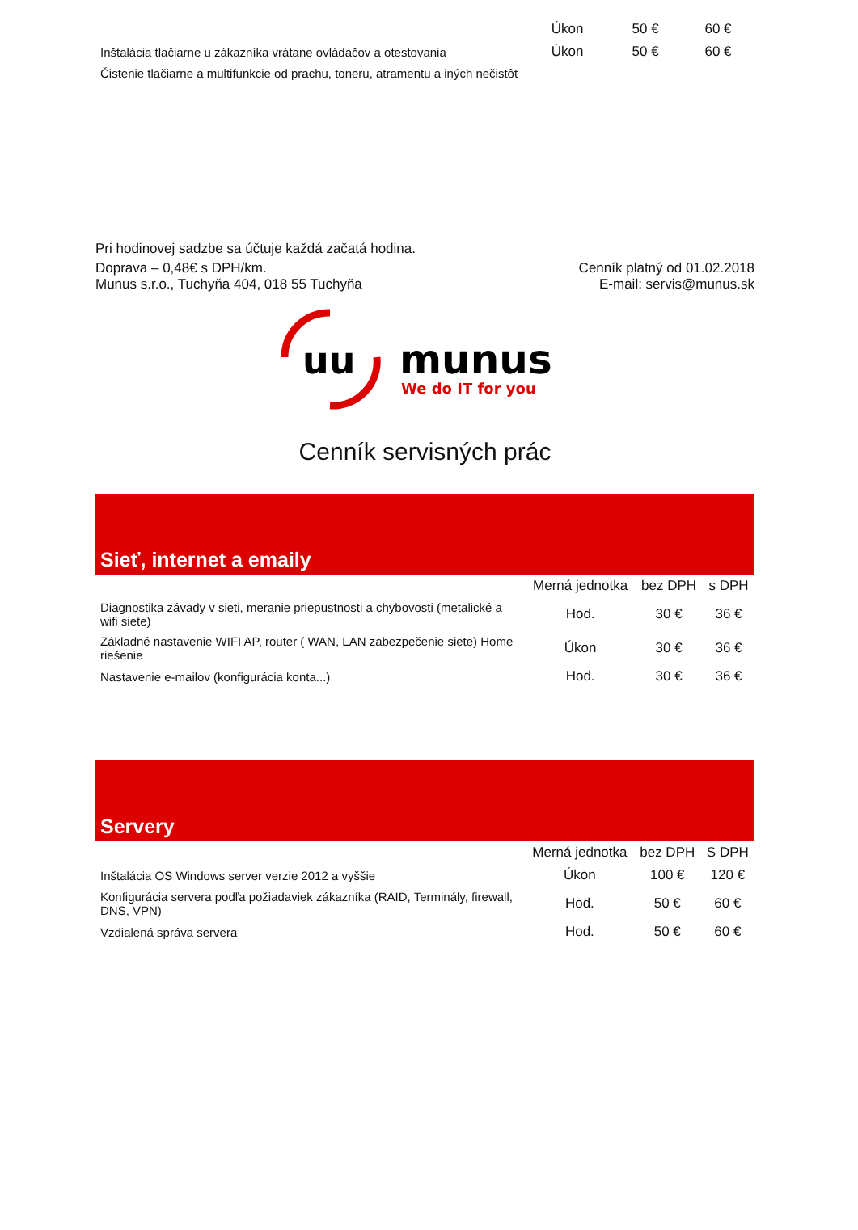| | Úkon | 50 € | 60 € |
| Inštalácia tlačiarne u zákazníka vrátane ovládačov a otestovania | Úkon | 50 € | 60 € |
| Čistenie tlačiarne a multifunkcie od prachu, toneru, atramentu a iných nečistôt | | | |
Pri hodinovej sadzbe sa účtuje každá začatá hodina.
Doprava – 0,48€ s DPH/km.
Munus s.r.o., Tuchyňa 404, 018 55 Tuchyňa
Cenník platný od 01.02.2018
E-mail: servis@munus.sk
uu
munus
We do IT for you
Cenník servisných prác
Sieť, internet a emaily
| | Merná jednotka | bez DPH | s DPH |
| --- | --- | --- | --- |
| Diagnostika závady v sieti, meranie priepustnosti a chybovosti (metalické a wifi siete) | Hod. | 30 € | 36 € |
| Základné nastavenie WIFI AP, router ( WAN, LAN zabezpečenie siete) Home riešenie | Úkon | 30 € | 36 € |
| Nastavenie e-mailov (konfigurácia konta...) | Hod. | 30 € | 36 € |
Servery
| | Merná jednotka | bez DPH | S DPH |
| --- | --- | --- | --- |
| Inštalácia OS Windows server verzie 2012 a vyššie | Úkon | 100 € | 120 € |
| Konfigurácia servera podľa požiadaviek zákazníka (RAID, Terminály, firewall, DNS, VPN) | Hod. | 50 € | 60 € |
| Vzdialená správa servera | Hod. | 50 € | 60 € |